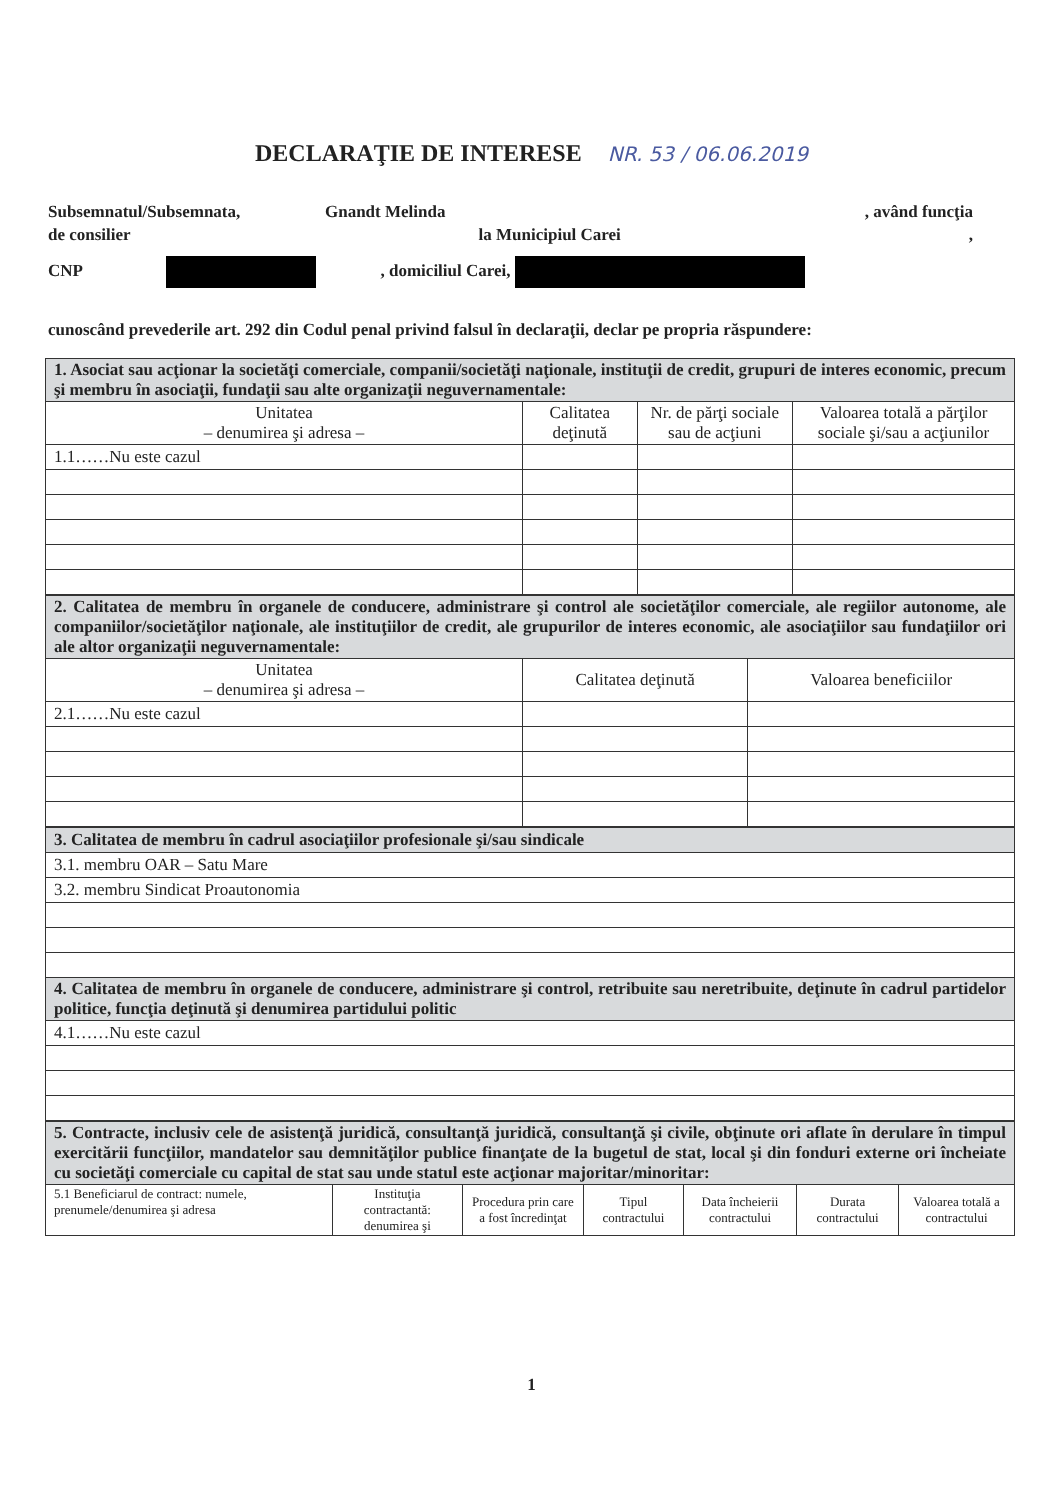DECLARAŢIE DE INTERESE NR. 53 / 06.06.2019
Subsemnatul/Subsemnata, Gnandt Melinda , având funcţia
de consilier la Municipiul Carei,
CNP , domiciliul Carei,
cunoscând prevederile art. 292 din Codul penal privind falsul în declaraţii, declar pe propria răspundere:
| 1. Asociat sau acţionar la societăţi comerciale, companii/societăţi naţionale, instituţii de credit, grupuri de interes economic, precum şi membru în asociaţii, fundaţii sau alte organizaţii neguvernamentale: | | | |
| Unitatea – denumirea şi adresa – | Calitatea deţinută | Nr. de părţi sociale sau de acţiuni | Valoarea totală a părţilor sociale şi/sau a acţiunilor |
| 1.1……Nu este cazul | | | |
| 2. Calitatea de membru în organele de conducere, administrare şi control ale societăţilor comerciale, ale regiilor autonome, ale companiilor/societăţilor naţionale, ale instituţiilor de credit, ale grupurilor de interes economic, ale asociaţiilor sau fundaţiilor ori ale altor organizaţii neguvernamentale: | | |
| Unitatea – denumirea şi adresa – | Calitatea deţinută | Valoarea beneficiilor |
| 2.1……Nu este cazul | | |
| 3. Calitatea de membru în cadrul asociaţiilor profesionale şi/sau sindicale |
| 3.1. membru OAR – Satu Mare |
| 3.2. membru Sindicat Proautonomia |
| 4. Calitatea de membru în organele de conducere, administrare şi control, retribuite sau neretribuite, deţinute în cadrul partidelor politice, funcţia deţinută şi denumirea partidului politic |
| 4.1……Nu este cazul |
| 5. Contracte, inclusiv cele de asistenţă juridică, consultanţă juridică, consultanţă şi civile, obţinute ori aflate în derulare în timpul exercitării funcţiilor, mandatelor sau demnităţilor publice finanţate de la bugetul de stat, local şi din fonduri externe ori încheiate cu societăţi comerciale cu capital de stat sau unde statul este acţionar majoritar/minoritar: | | | | | | |
| 5.1 Beneficiarul de contract: numele, prenumele/denumirea şi adresa | Instituţia contractantă: denumirea şi | Procedura prin care a fost încredinţat | Tipul contractului | Data încheierii contractului | Durata contractului | Valoarea totală a contractului |
1